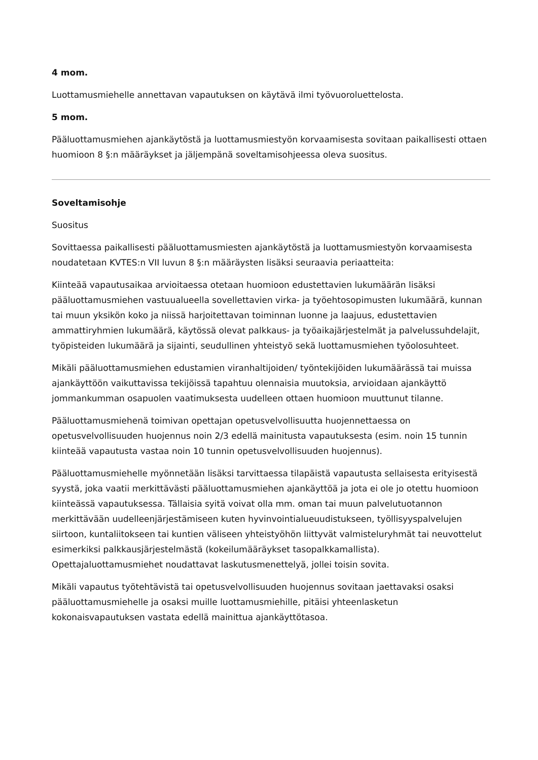4 mom.
Luottamusmiehelle annettavan vapautuksen on käytävä ilmi työvuoroluettelosta.
5 mom.
Pääluottamusmiehen ajankäytöstä ja luottamusmiestyön korvaamisesta sovitaan paikallisesti ottaen huomioon 8 §:n määräykset ja jäljempänä soveltamisohjeessa oleva suositus.
Soveltamisohje
Suositus
Sovittaessa paikallisesti pääluottamusmiesten ajankäytöstä ja luottamusmiestyön korvaamisesta noudatetaan KVTES:n VII luvun 8 §:n määräysten lisäksi seuraavia periaatteita:
Kiinteää vapautusaikaa arvioitaessa otetaan huomioon edustettavien lukumäärän lisäksi pääluottamusmiehen vastuualueella sovellettavien virka- ja työehtosopimusten lukumäärä, kunnan tai muun yksikön koko ja niissä harjoitettavan toiminnan luonne ja laajuus, edustettavien ammattiryhmien lukumäärä, käytössä olevat palkkaus- ja työaikajärjestelmät ja palvelussuhdelajit, työpisteiden lukumäärä ja sijainti, seudullinen yhteistyö sekä luottamusmiehen työolosuhteet.
Mikäli pääluottamusmiehen edustamien viranhaltijoiden/ työntekijöiden lukumäärässä tai muissa ajankäyttöön vaikuttavissa tekijöissä tapahtuu olennaisia muutoksia, arvioidaan ajankäyttö jommankumman osapuolen vaatimuksesta uudelleen ottaen huomioon muuttunut tilanne.
Pääluottamusmiehenä toimivan opettajan opetusvelvollisuutta huojennettaessa on opetusvelvollisuuden huojennus noin 2/3 edellä mainitusta vapautuksesta (esim. noin 15 tunnin kiinteää vapautusta vastaa noin 10 tunnin opetusvelvollisuuden huojennus).
Pääluottamusmiehelle myönnetään lisäksi tarvittaessa tilapäistä vapautusta sellaisesta erityisestä syystä, joka vaatii merkittävästi pääluottamusmiehen ajankäyttöä ja jota ei ole jo otettu huomioon kiinteässä vapautuksessa. Tällaisia syitä voivat olla mm. oman tai muun palvelutuotannon merkittävään uudelleenjärjestämiseen kuten hyvinvointialueuudistukseen, työllisyyspalvelujen siirtoon, kuntaliitokseen tai kuntien väliseen yhteistyöhön liittyvät valmisteluryhmät tai neuvottelut esimerkiksi palkkausjärjestelmästä (kokeilumääräykset tasopalkkamallista). Opettajaluottamusmiehet noudattavat laskutusmenettelyä, jollei toisin sovita.
Mikäli vapautus työtehtävistä tai opetusvelvollisuuden huojennus sovitaan jaettavaksi osaksi pääluottamusmiehelle ja osaksi muille luottamusmiehille, pitäisi yhteenlasketun kokonaisvapautuksen vastata edellä mainittua ajankäyttötasoa.